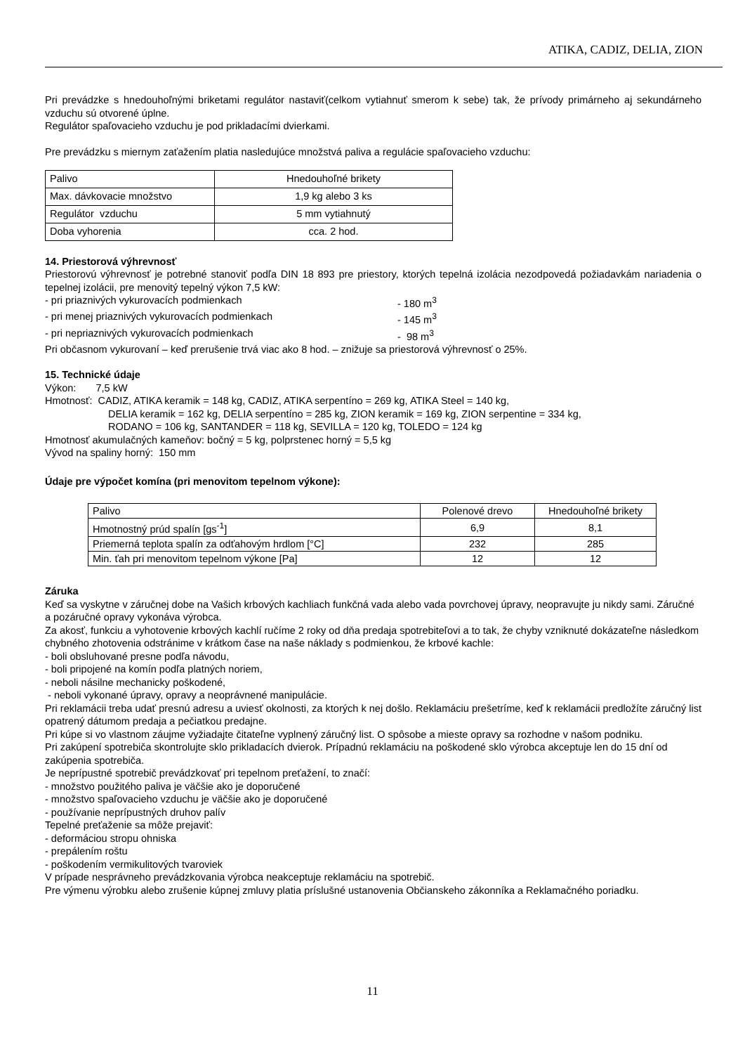ATIKA, CADIZ, DELIA, ZION
Pri prevádzke s hnedouhoľnými briketami regulátor nastaviť(celkom vytiahnuť smerom k sebe) tak, že prívody primárneho aj sekundárneho vzduchu sú otvorené úplne.
Regulátor spaľovacieho vzduchu je pod prikladacími dvierkami.
Pre prevádzku s miernym zaťažením platia nasledujúce množstvá paliva a regulácie spaľovacieho vzduchu:
| Palivo | Hnedouhoľné brikety |
| Max. dávkovacie množstvo | 1,9 kg alebo 3 ks |
| Regulátor vzduchu | 5 mm vytiahnutý |
| Doba vyhorenia | cca. 2 hod. |
14. Priestorová výhrevnosť
Priestorovú výhrevnosť je potrebné stanoviť podľa DIN 18 893 pre priestory, ktorých tepelná izolácia nezodpovedá požiadavkám nariadenia o tepelnej izolácii, pre menovitý tepelný výkon 7,5 kW:
- pri priaznivých vykurovacích podmienkach - 180 m<sup>3</sup>
- pri menej priaznivých vykurovacích podmienkach - 145 m<sup>3</sup>
- pri nepriaznivých vykurovacích podmienkach - 98 m<sup>3</sup>
Pri občasnom vykurovaní – keď prerušenie trvá viac ako 8 hod. – znižuje sa priestorová výhrevnosť o 25%.
15. Technické údaje
Výkon: 7,5 kW
Hmotnosť: CADIZ, ATIKA keramik = 148 kg, CADIZ, ATIKA serpentíno = 269 kg, ATIKA Steel = 140 kg,
DELIA keramik = 162 kg, DELIA serpentíno = 285 kg, ZION keramik = 169 kg, ZION serpentine = 334 kg,
RODANO = 106 kg, SANTANDER = 118 kg, SEVILLA = 120 kg, TOLEDO = 124 kg
Hmotnosť akumulačných kameňov: bočný = 5 kg, polprstenec horný = 5,5 kg
Vývod na spaliny horný: 150 mm
Údaje pre výpočet komína (pri menovitom tepelnom výkone):
| Palivo | Polenové drevo | Hnedouhoľné brikety |
| Hmotnostný prúd spalín [gs<sup>-1</sup>] | 6,9 | 8,1 |
| Priemerná teplota spalín za odťahovým hrdlom [°C] | 232 | 285 |
| Min. ťah pri menovitom tepelnom výkone [Pa] | 12 | 12 |
Záruka
Keď sa vyskytne v záručnej dobe na Vašich krbových kachliach funkčná vada alebo vada povrchovej úpravy, neopravujte ju nikdy sami. Záručné a pozáručné opravy vykonáva výrobca.
Za akosť, funkciu a vyhotovenie krbových kachlí ručíme 2 roky od dňa predaja spotrebiteľovi a to tak, že chyby vzniknuté dokázateľne následkom chybného zhotovenia odstránime v krátkom čase na naše náklady s podmienkou, že krbové kachle:
- boli obsluhované presne podľa návodu,
- boli pripojené na komín podľa platných noriem,
- neboli násilne mechanicky poškodené,
- neboli vykonané úpravy, opravy a neoprávnené manipulácie.
Pri reklamácii treba udať presnú adresu a uviesť okolnosti, za ktorých k nej došlo. Reklamáciu prešetríme, keď k reklamácii predložíte záručný list opatrený dátumom predaja a pečiatkou predajne.
Pri kúpe si vo vlastnom záujme vyžiadajte čitateľne vyplnený záručný list. O spôsobe a mieste opravy sa rozhodne v našom podniku.
Pri zakúpení spotrebiča skontrolujte sklo prikladacích dvierok. Prípadnú reklamáciu na poškodené sklo výrobca akceptuje len do 15 dní od zakúpenia spotrebiča.
Je neprípustné spotrebič prevádzkovať pri tepelnom preťažení, to značí:
- množstvo použitého paliva je väčšie ako je doporučené
- množstvo spaľovacieho vzduchu je väčšie ako je doporučené
- používanie neprípustných druhov palív
Tepelné preťaženie sa môže prejaviť:
- deformáciou stropu ohniska
- prepálením roštu
- poškodením vermikulitových tvaroviek
V prípade nesprávneho prevádzkovania výrobca neakceptuje reklamáciu na spotrebič.
Pre výmenu výrobku alebo zrušenie kúpnej zmluvy platia príslušné ustanovenia Občianskeho zákonníka a Reklamačného poriadku.
11